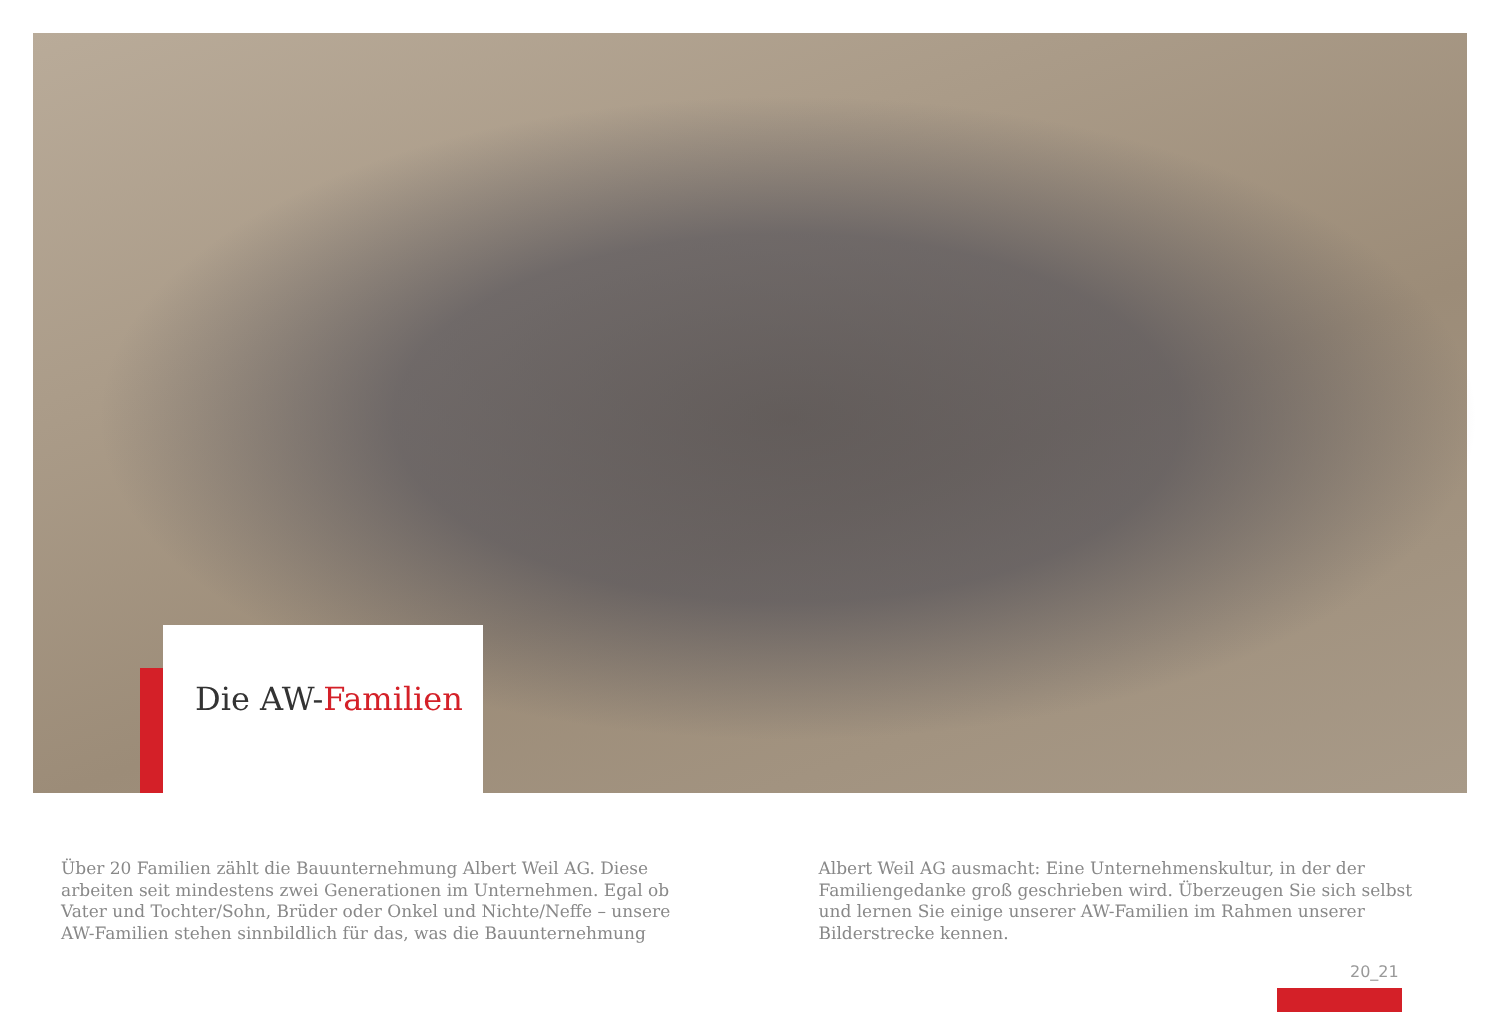Die AW-Familien
Über 20 Familien zählt die Bauunternehmung Albert Weil AG. Diese arbeiten seit mindestens zwei Generationen im Unternehmen. Egal ob Vater und Tochter/Sohn, Brüder oder Onkel und Nichte/Neffe – unsere AW-Familien stehen sinnbildlich für das, was die Bauunternehmung Albert Weil AG ausmacht: Eine Unternehmenskultur, in der der Familiengedanke groß geschrieben wird. Überzeugen Sie sich selbst und lernen Sie einige unserer AW-Familien im Rahmen unserer Bilderstrecke kennen.
20_21